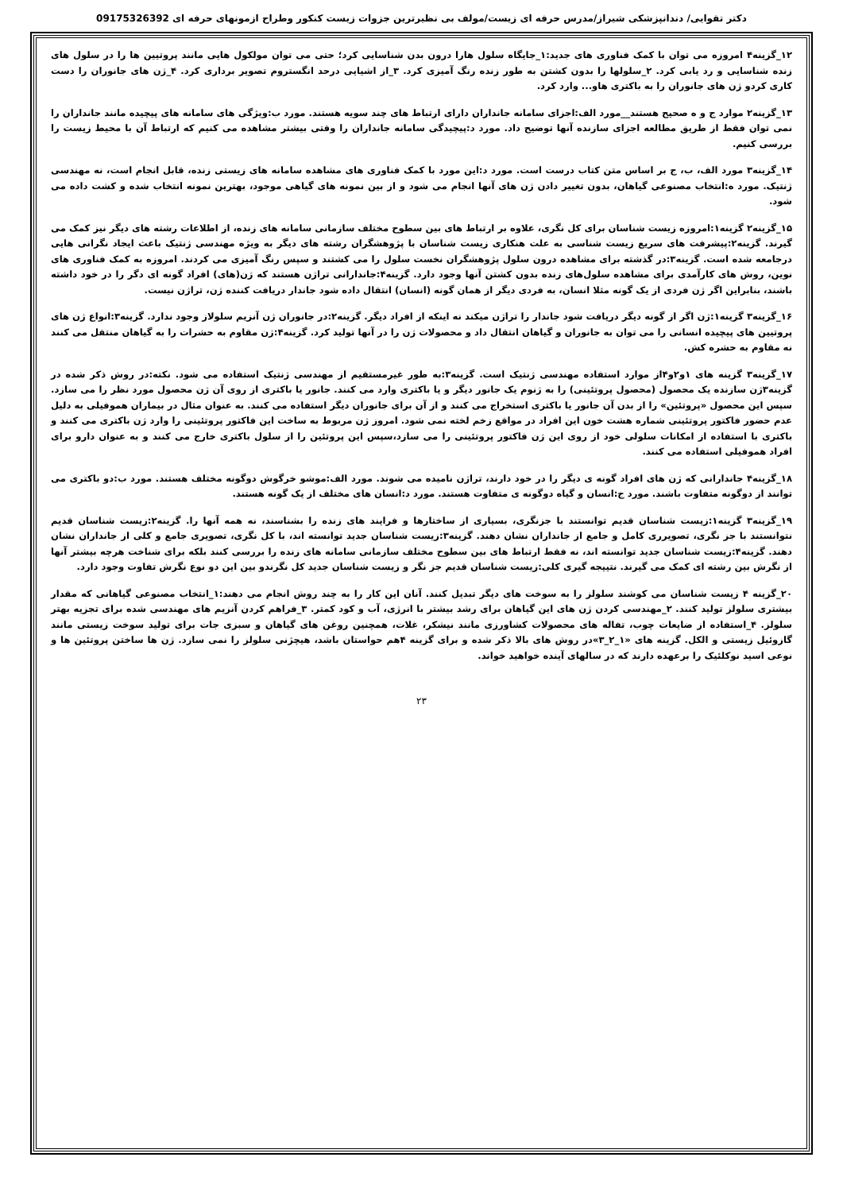دکتر تقوایی/ دندانپزشکی شیراز/مدرس حرفه ای زیست/مولف بی نظیرترین جزوات زیست کنکور وطراح ازمونهای حرفه ای 09175326392
۱۲_گزینه۴ امروزه می توان با کمک فناوری های جدید:۱_جایگاه سلول هارا درون بدن شناسایی کرد؛ حتی می توان مولکول هایی مانند پروتیین ها را در سلول های زنده شناسایی و رد یابی کرد. ۲_سلولها را بدون کشتن به طور زنده رنگ آمیزی کرد. ۳_از اشیایی درحد انگستروم تصویر برداری کرد. ۴_ژن های جانوران را دست کاری کردو ژن های جانوران را به باکتری هاو... وارد کرد.
۱۳_گزینه۲ موارد ج و ه صحیح هستند__مورد الف:اجزای سامانه جانداران دارای ارتباط های چند سویه هستند. مورد ب:ویژگی های سامانه های پیچیده مانند جانداران را نمی توان فقط از طریق مطالعه اجزای سازنده آنها توضیح داد. مورد د:پیچیدگی سامانه جانداران را وقتی بیشتر مشاهده می کنیم که ارتباط آن با محیط زیست را بررسی کنیم.
۱۴_گزینه۳ مورد الف، ب، ج بر اساس متن کتاب درست است. مورد د:این مورد با کمک فناوری های مشاهده سامانه های زیستی زنده، قابل انجام است، نه مهندسی ژنتیک. مورد ه:انتخاب مصنوعی گیاهان، بدون تغییر دادن ژن های آنها انجام می شود و از بین نمونه های گیاهی موجود، بهترین نمونه انتخاب شده و کشت داده می شود.
۱۵_گزینه۲ گزینه۱:امروزه زیست شناسان برای کل نگری، علاوه بر ارتباط های بین سطوح مختلف سازمانی سامانه های زنده، از اطلاعات رشته های دیگر نیز کمک می گیرند. گزینه۲:پیشرفت های سریع زیست شناسی به علت هنکاری زیست شناسان با پژوهشگران رشته های دیگر به ویژه مهندسی ژنتیک باعث ایجاد نگرانی هایی درجامعه شده است. گزینه۳:در گذشته برای مشاهده درون سلول پژوهشگران نخست سلول را می کشتند و سپس رنگ آمیزی می کردند. امروزه به کمک فناوری های نوین، روش های کارآمدی برای مشاهده سلول‌های زنده بدون کشتن آنها وجود دارد. گزینه۴:جاندارانی تراژن هستند که ژن(های) افراد گونه ای دگر را در خود داشته باشند، بنابراین اگر ژن فردی از یک گونه مثلا انسان، به فردی دیگر از همان گونه (انسان) انتقال داده شود جاندار دریافت کننده ژن، تراژن نیست.
۱۶_گزینه۳ گزینه۱:ژن اگر از گونه دیگر دریافت شود جاندار را تراژن میکند نه اینکه از افراد دیگر. گزینه۲:در جانوران ژن آنزیم سلولاز وجود ندارد. گزینه۳:انواع ژن های پروتیین های پیچیده انسانی را می توان به جانوران و گیاهان انتقال داد و محصولات ژن را در آنها تولید کرد. گزینه۴:ژن مقاوم به حشرات را به گیاهان منتقل می کنند نه مقاوم به حشره کش.
۱۷_گزینه۳ گزینه های ۱و۲و۴از موارد استفاده مهندسی ژنتیک است. گزینه۳:به طور غیرمستقیم از مهندسی ژنتیک استفاده می شود. نکته:در روش ذکر شده در گزینه۳ژن سازنده یک محصول (محصول پروتئینی) را به ژنوم یک جانور دیگر و یا باکتری وارد می کنند. جانور یا باکتری از روی آن ژن محصول مورد نظر را می سازد. سپس این محصول «پروتئین» را از بدن آن جانور یا باکتری استخراج می کنند و از آن برای جانوران دیگر استفاده می کنند. به عنوان مثال در بیماران هموفیلی به دلیل عدم حضور فاکتور پروتئینی شماره هشت خون این افراد در مواقع زخم لخته نمی شود. امروز ژن مربوط به ساخت این فاکتور پروتئینی را وارد ژن باکتری می کنند و باکتری با استفاده از امکانات سلولی خود از روی این ژن فاکتور پروتئینی را می سازد،سپس این پروتئین را از سلول باکتری خارج می کنند و به عنوان دارو برای افراد هموفیلی استفاده می کنند.
۱۸_گزینه۴ جاندارانی که ژن های افراد گونه ی دیگر را در خود دارند، تراژن نامیده می شوند. مورد الف:موشو خرگوش دوگونه مختلف هستند. مورد ب:دو باکتری می توانند از دوگونه متفاوت باشند. مورد ج:انسان و گیاه دوگونه ی متفاوت هستند. مورد د:انسان های مختلف از یک گونه هستند.
۱۹_گزینه۳ گزینه۱:زیست شناسان قدیم توانستند با جزنگری، بسیاری از ساختارها و فرایند های زنده را بشناسند، نه همه آنها را. گزینه۲:زیست شناسان قدیم نتوانستند با جز نگری، تصویرری کامل و جامع از جانداران نشان دهند. گزینه۳:زیست شناسان جدید توانسته اند، با کل نگری، تصویری جامع و کلی از جانداران نشان دهند. گزینه۴:زیست شناسان جدید توانسته اند، نه فقط ارتباط های بین سطوح مختلف سازمانی سامانه های زنده را بررسی کنند بلکه برای شناخت هرچه بیشتر آنها از نگرش بین رشته ای کمک می گیرند. نتییجه گیری کلی:زیست شناسان قدیم جز نگر و زیست شناسان جدید کل نگرندو بین این دو نوع نگرش تفاوت وجود دارد.
۲۰_گزینه ۴ زیست شناسان می کوشند سلولز را به سوخت های دیگر تبدیل کنند. آنان این کار را به چند روش انجام می دهند:۱_انتخاب مصنوعی گیاهانی که مقدار بیشتری سلولز تولید کنند. ۲_مهندسی کردن ژن های این گیاهان برای رشد بیشتر با انرژی، آب و کود کمتر. ۳_فراهم کردن آنزیم های مهندسی شده برای تجزیه بهتر سلولز. ۴_استفاده از ضایعات چوب، تفاله های محصولات کشاورزی مانند نیشکر، غلات، همچنین روغن های گیاهان و سبزی جات برای تولید سوخت زیستی مانند گازوئیل زیستی و الکل. گزینه های «۱_۲_۳»در روش های بالا ذکر شده و برای گزینه ۴هم حواستان باشد، هیچژنی سلولز را نمی سازد. ژن ها ساختن پروتئین ها و نوعی اسید نوکلئیک را برعهده دارند که در سالهای آینده خواهید خواند.
۲۳